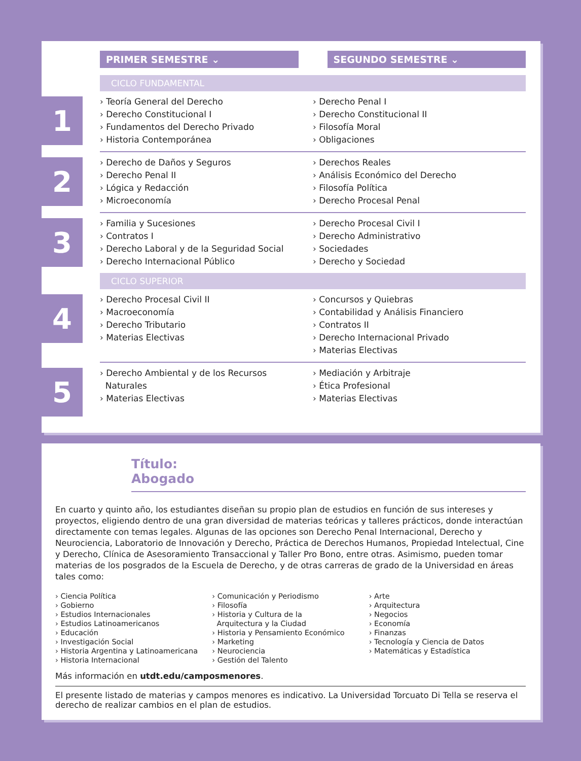PRIMER SEMESTRE ⌄ SEGUNDO SEMESTRE ⌄
CICLO FUNDAMENTAL
1
› Teoría General del Derecho
› Derecho Constitucional I
› Fundamentos del Derecho Privado
› Historia Contemporánea
› Derecho Penal I
› Derecho Constitucional II
› Filosofía Moral
› Obligaciones
2
› Derecho de Daños y Seguros
› Derecho Penal II
› Lógica y Redacción
› Microeconomía
› Derechos Reales
› Análisis Económico del Derecho
› Filosofía Política
› Derecho Procesal Penal
3
› Familia y Sucesiones
› Contratos I
› Derecho Laboral y de la Seguridad Social
› Derecho Internacional Público
› Derecho Procesal Civil I
› Derecho Administrativo
› Sociedades
› Derecho y Sociedad
CICLO SUPERIOR
4
› Derecho Procesal Civil II
› Macroeconomía
› Derecho Tributario
› Materias Electivas
› Concursos y Quiebras
› Contabilidad y Análisis Financiero
› Contratos II
› Derecho Internacional Privado
› Materias Electivas
5
› Derecho Ambiental y de los Recursos
Naturales
› Materias Electivas
› Mediación y Arbitraje
› Ética Profesional
› Materias Electivas
Título:
Abogado
En cuarto y quinto año, los estudiantes diseñan su propio plan de estudios en función de sus intereses y proyectos, eligiendo dentro de una gran diversidad de materias teóricas y talleres prácticos, donde interactúan directamente con temas legales. Algunas de las opciones son Derecho Penal Internacional, Derecho y Neurociencia, Laboratorio de Innovación y Derecho, Práctica de Derechos Humanos, Propiedad Intelectual, Cine y Derecho, Clínica de Asesoramiento Transaccional y Taller Pro Bono, entre otras. Asimismo, pueden tomar materias de los posgrados de la Escuela de Derecho, y de otras carreras de grado de la Universidad en áreas tales como:
› Ciencia Política
› Gobierno
› Estudios Internacionales
› Estudios Latinoamericanos
› Educación
› Investigación Social
› Historia Argentina y Latinoamericana
› Historia Internacional
› Comunicación y Periodismo
› Filosofía
› Historia y Cultura de la
Arquitectura y la Ciudad
› Historia y Pensamiento Económico
› Marketing
› Neurociencia
› Gestión del Talento
› Arte
› Arquitectura
› Negocios
› Economía
› Finanzas
› Tecnología y Ciencia de Datos
› Matemáticas y Estadística
Más información en utdt.edu/camposmenores.
El presente listado de materias y campos menores es indicativo. La Universidad Torcuato Di Tella se reserva el derecho de realizar cambios en el plan de estudios.